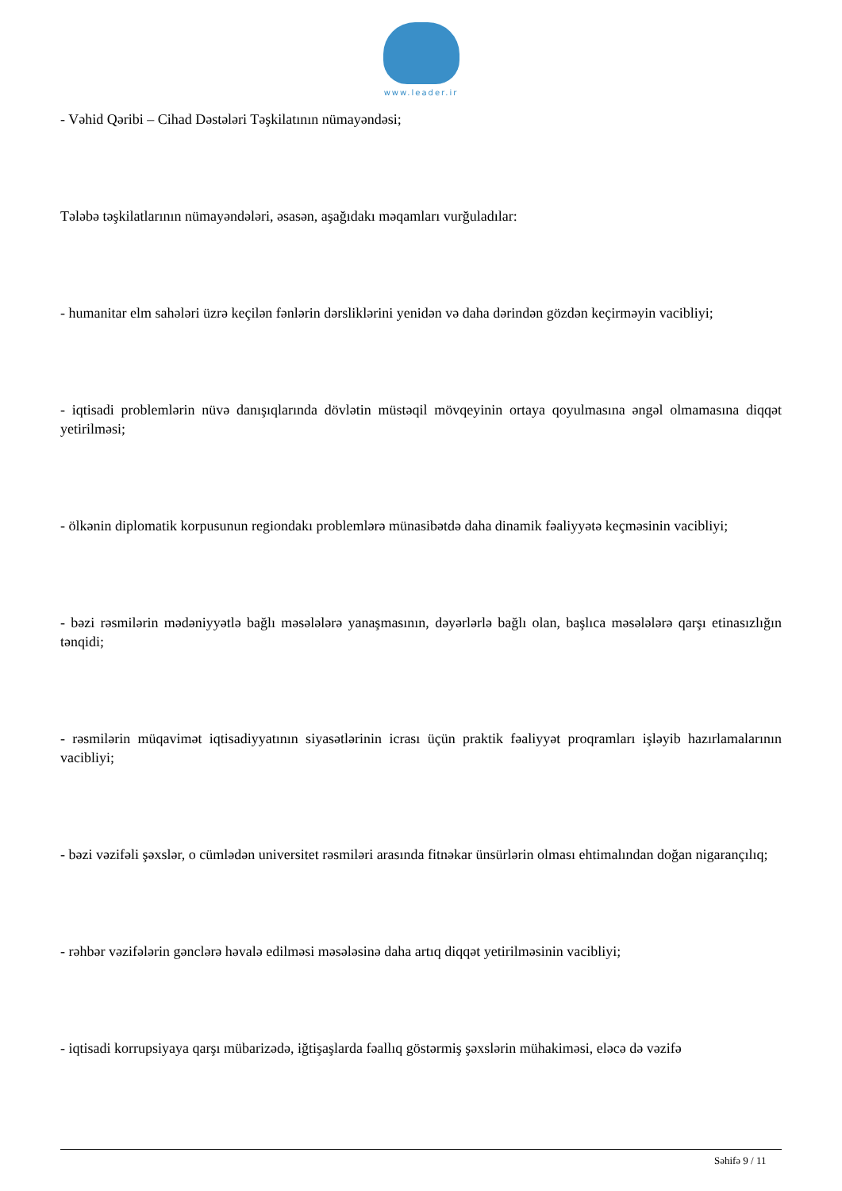www.leader.ir
- Vəhid Qəribi – Cihad Dəstələri Təşkilatının nümayəndəsi;
Tələbə təşkilatlarının nümayəndələri, əsasən, aşağıdakı məqamları vurğuladılar:
- humanitar elm sahələri üzrə keçilən fənlərin dərsliklərini yenidən və daha dərindən gözdən keçirməyin vacibliyi;
- iqtisadi problemlərin nüvə danışıqlarında dövlətin müstəqil mövqeyinin ortaya qoyulmasına əngəl olmamasına diqqət yetirilməsi;
- ölkənin diplomatik korpusunun regiondakı problemlərə münasibətdə daha dinamik fəaliyyətə keçməsinin vacibliyi;
- bəzi rəsmilərin mədəniyyətlə bağlı məsələlərə yanaşmasının, dəyərlərlə bağlı olan, başlıca məsələlərə qarşı etinasızlığın tənqidi;
- rəsmilərin müqavimət iqtisadiyyatının siyasətlərinin icrası üçün praktik fəaliyyət proqramları işləyib hazırlamalarının vacibliyi;
- bəzi vəzifəli şəxslər, o cümlədən universitet rəsmiləri arasında fitnəkar ünsürlərin olması ehtimalından doğan nigarançılıq;
- rəhbər vəzifələrin gənclərə həvalə edilməsi məsələsinə daha artıq diqqət yetirilməsinin vacibliyi;
- iqtisadi korrupsiyaya qarşı mübarizədə, iğtişaşlarda fəallıq göstərmiş şəxslərin mühakiməsi, eləcə də vəzifə
Səhifə 9 / 11